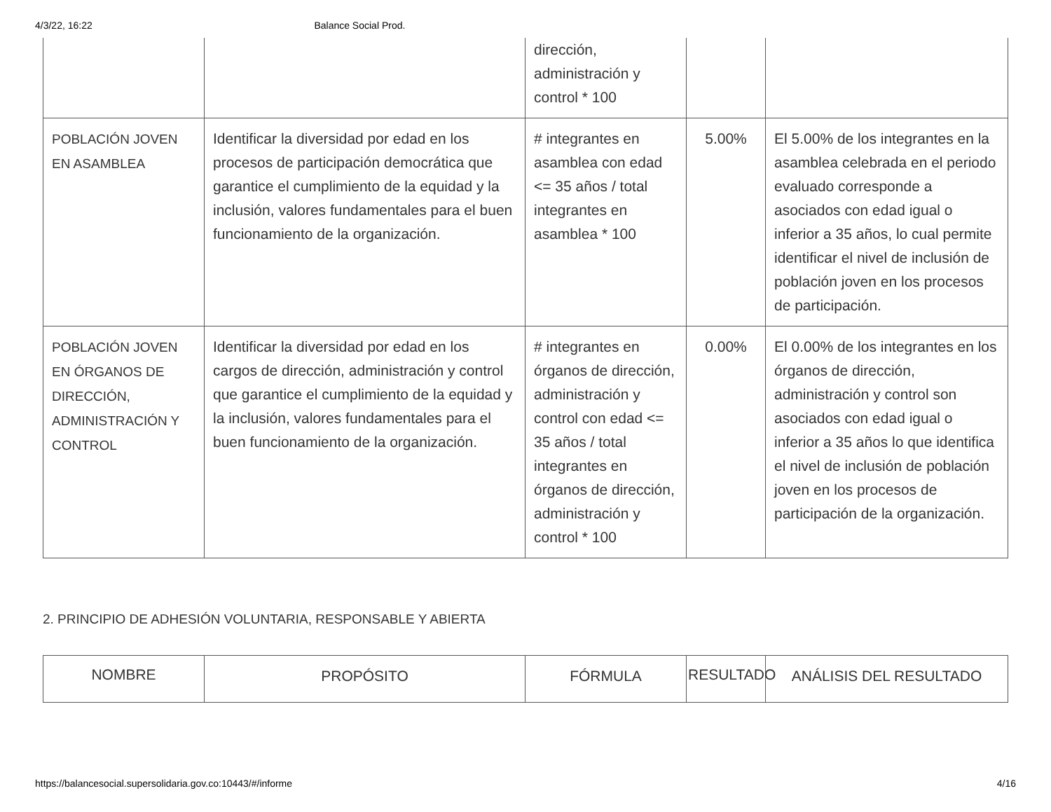4/3/22, 16:22 Balance Social Prod.
| | | dirección, administración y control * 100 | | |
| POBLACIÓN JOVEN EN ASAMBLEA | Identificar la diversidad por edad en los procesos de participación democrática que garantice el cumplimiento de la equidad y la inclusión, valores fundamentales para el buen funcionamiento de la organización. | # integrantes en asamblea con edad <= 35 años / total integrantes en asamblea * 100 | 5.00% | El 5.00% de los integrantes en la asamblea celebrada en el periodo evaluado corresponde a asociados con edad igual o inferior a 35 años, lo cual permite identificar el nivel de inclusión de población joven en los procesos de participación. |
| POBLACIÓN JOVEN EN ÓRGANOS DE DIRECCIÓN, ADMINISTRACIÓN Y CONTROL | Identificar la diversidad por edad en los cargos de dirección, administración y control que garantice el cumplimiento de la equidad y la inclusión, valores fundamentales para el buen funcionamiento de la organización. | # integrantes en órganos de dirección, administración y control con edad <= 35 años / total integrantes en órganos de dirección, administración y control * 100 | 0.00% | El 0.00% de los integrantes en los órganos de dirección, administración y control son asociados con edad igual o inferior a 35 años lo que identifica el nivel de inclusión de población joven en los procesos de participación de la organización. |
2. PRINCIPIO DE ADHESIÓN VOLUNTARIA, RESPONSABLE Y ABIERTA
| NOMBRE | PROPÓSITO | FÓRMULA | RESULTADO | ANÁLISIS DEL RESULTADO |
| --- | --- | --- | --- | --- |
https://balancesocial.supersolidaria.gov.co:10443/#/informe 4/16